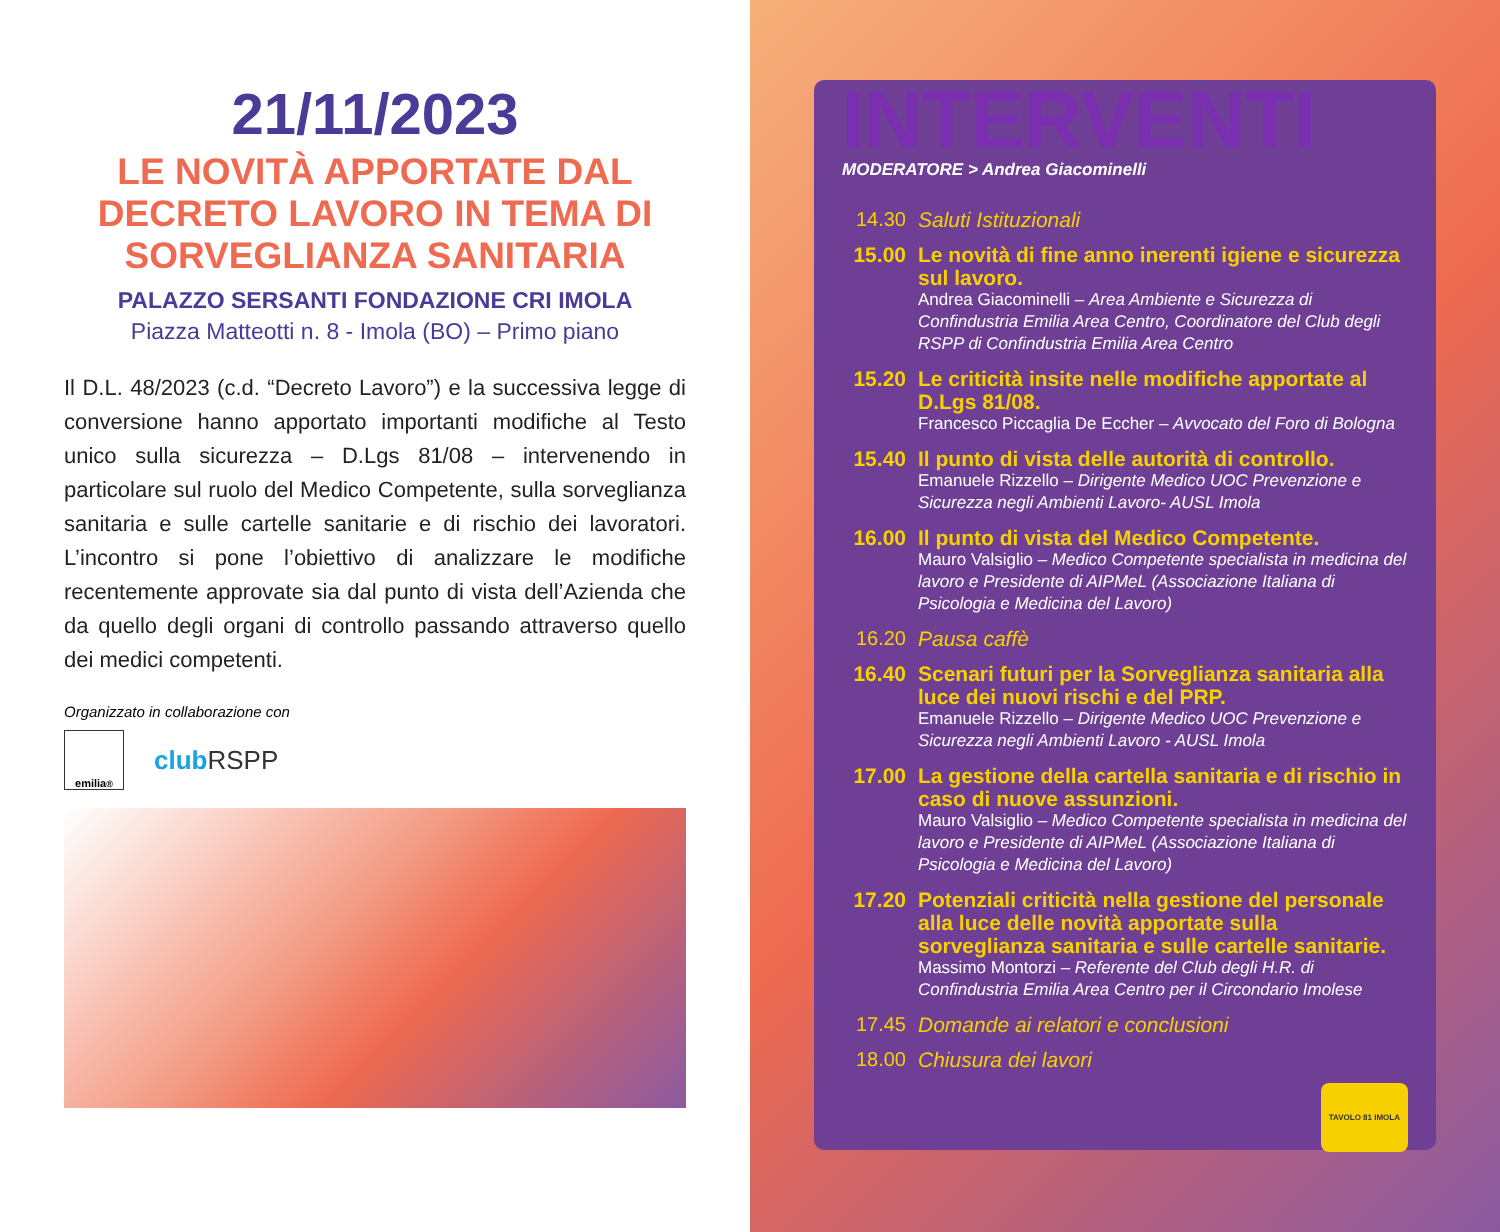21/11/2023
LE NOVITÀ APPORTATE DAL DECRETO LAVORO IN TEMA DI SORVEGLIANZA SANITARIA
PALAZZO SERSANTI FONDAZIONE CRI IMOLA
Piazza Matteotti n. 8 - Imola (BO) – Primo piano
Il D.L. 48/2023 (c.d. “Decreto Lavoro”) e la successiva legge di conversione hanno apportato importanti modifiche al Testo unico sulla sicurezza – D.Lgs 81/08 – intervenendo in particolare sul ruolo del Medico Competente, sulla sorveglianza sanitaria e sulle cartelle sanitarie e di rischio dei lavoratori. L’incontro si pone l’obiettivo di analizzare le modifiche recentemente approvate sia dal punto di vista dell’Azienda che da quello degli organi di controllo passando attraverso quello dei medici competenti.
Organizzato in collaborazione con
emilia<sup>®</sup>
club RSPP
INTERVENTI
MODERATORE > Andrea Giacominelli
14.30
Saluti Istituzionali
15.00 Le novità di fine anno inerenti igiene e sicurezza sul lavoro.
Andrea Giacominelli – Area Ambiente e Sicurezza di Confindustria Emilia Area Centro, Coordinatore del Club degli RSPP di Confindustria Emilia Area Centro
15.20 Le criticità insite nelle modifiche apportate al D.Lgs 81/08.
Francesco Piccaglia De Eccher – Avvocato del Foro di Bologna
15.40 Il punto di vista delle autorità di controllo.
Emanuele Rizzello – Dirigente Medico UOC Prevenzione e Sicurezza negli Ambienti Lavoro- AUSL Imola
16.00 Il punto di vista del Medico Competente.
Mauro Valsiglio – Medico Competente specialista in medicina del lavoro e Presidente di AIPMeL (Associazione Italiana di Psicologia e Medicina del Lavoro)
16.20
Pausa caffè
16.40 Scenari futuri per la Sorveglianza sanitaria alla luce dei nuovi rischi e del PRP.
Emanuele Rizzello – Dirigente Medico UOC Prevenzione e Sicurezza negli Ambienti Lavoro - AUSL Imola
17.00 La gestione della cartella sanitaria e di rischio in caso di nuove assunzioni.
Mauro Valsiglio – Medico Competente specialista in medicina del lavoro e Presidente di AIPMeL (Associazione Italiana di Psicologia e Medicina del Lavoro)
17.20 Potenziali criticità nella gestione del personale alla luce delle novità apportate sulla sorveglianza sanitaria e sulle cartelle sanitarie.
Massimo Montorzi – Referente del Club degli H.R. di Confindustria Emilia Area Centro per il Circondario Imolese
17.45
Domande ai relatori e conclusioni
18.00
Chiusura dei lavori
TAVOLO 81 IMOLA